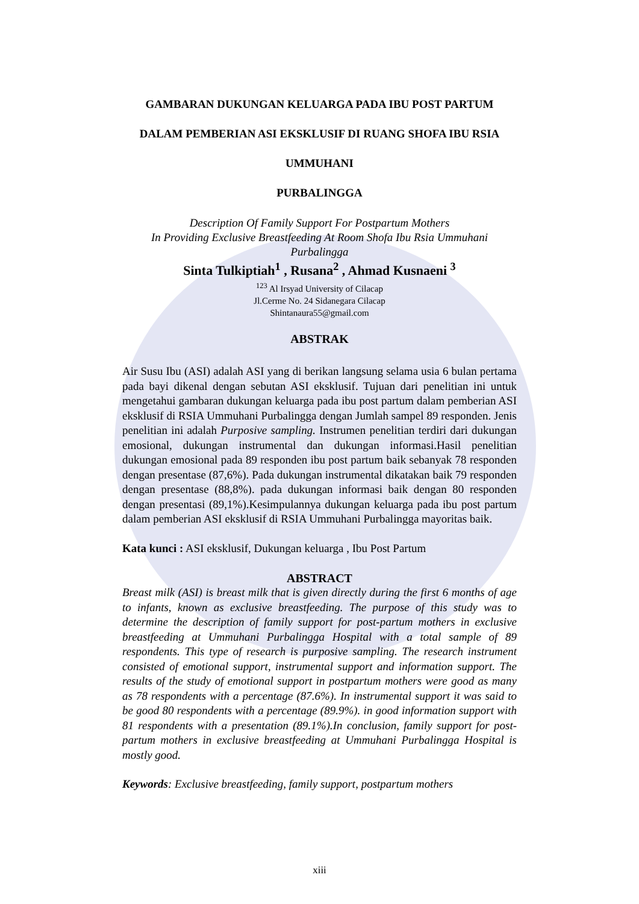GAMBARAN DUKUNGAN KELUARGA PADA IBU POST PARTUM
DALAM PEMBERIAN ASI EKSKLUSIF DI RUANG SHOFA IBU RSIA
UMMUHANI
PURBALINGGA
Description Of Family Support For Postpartum Mothers
In Providing Exclusive Breastfeeding At Room Shofa Ibu Rsia Ummuhani
Purbalingga
Sinta Tulkiptiah<sup>1</sup> , Rusana<sup>2</sup> , Ahmad Kusnaeni <sup>3</sup>
<sup>123</sup> Al Irsyad University of Cilacap
Jl.Cerme No. 24 Sidanegara Cilacap
Shintanaura55@gmail.com
ABSTRAK
Air Susu Ibu (ASI) adalah ASI yang di berikan langsung selama usia 6 bulan pertama pada bayi dikenal dengan sebutan ASI eksklusif. Tujuan dari penelitian ini untuk mengetahui gambaran dukungan keluarga pada ibu post partum dalam pemberian ASI eksklusif di RSIA Ummuhani Purbalingga dengan Jumlah sampel 89 responden. Jenis penelitian ini adalah Purposive sampling. Instrumen penelitian terdiri dari dukungan emosional, dukungan instrumental dan dukungan informasi.Hasil penelitian dukungan emosional pada 89 responden ibu post partum baik sebanyak 78 responden dengan presentase (87,6%). Pada dukungan instrumental dikatakan baik 79 responden dengan presentase (88,8%). pada dukungan informasi baik dengan 80 responden dengan presentasi (89,1%).Kesimpulannya dukungan keluarga pada ibu post partum dalam pemberian ASI eksklusif di RSIA Ummuhani Purbalingga mayoritas baik.
Kata kunci : ASI eksklusif, Dukungan keluarga , Ibu Post Partum
ABSTRACT
Breast milk (ASI) is breast milk that is given directly during the first 6 months of age to infants, known as exclusive breastfeeding. The purpose of this study was to determine the description of family support for post-partum mothers in exclusive breastfeeding at Ummuhani Purbalingga Hospital with a total sample of 89 respondents. This type of research is purposive sampling. The research instrument consisted of emotional support, instrumental support and information support. The results of the study of emotional support in postpartum mothers were good as many as 78 respondents with a percentage (87.6%). In instrumental support it was said to be good 80 respondents with a percentage (89.9%). in good information support with 81 respondents with a presentation (89.1%).In conclusion, family support for post-partum mothers in exclusive breastfeeding at Ummuhani Purbalingga Hospital is mostly good.
Keywords: Exclusive breastfeeding, family support, postpartum mothers
xiii